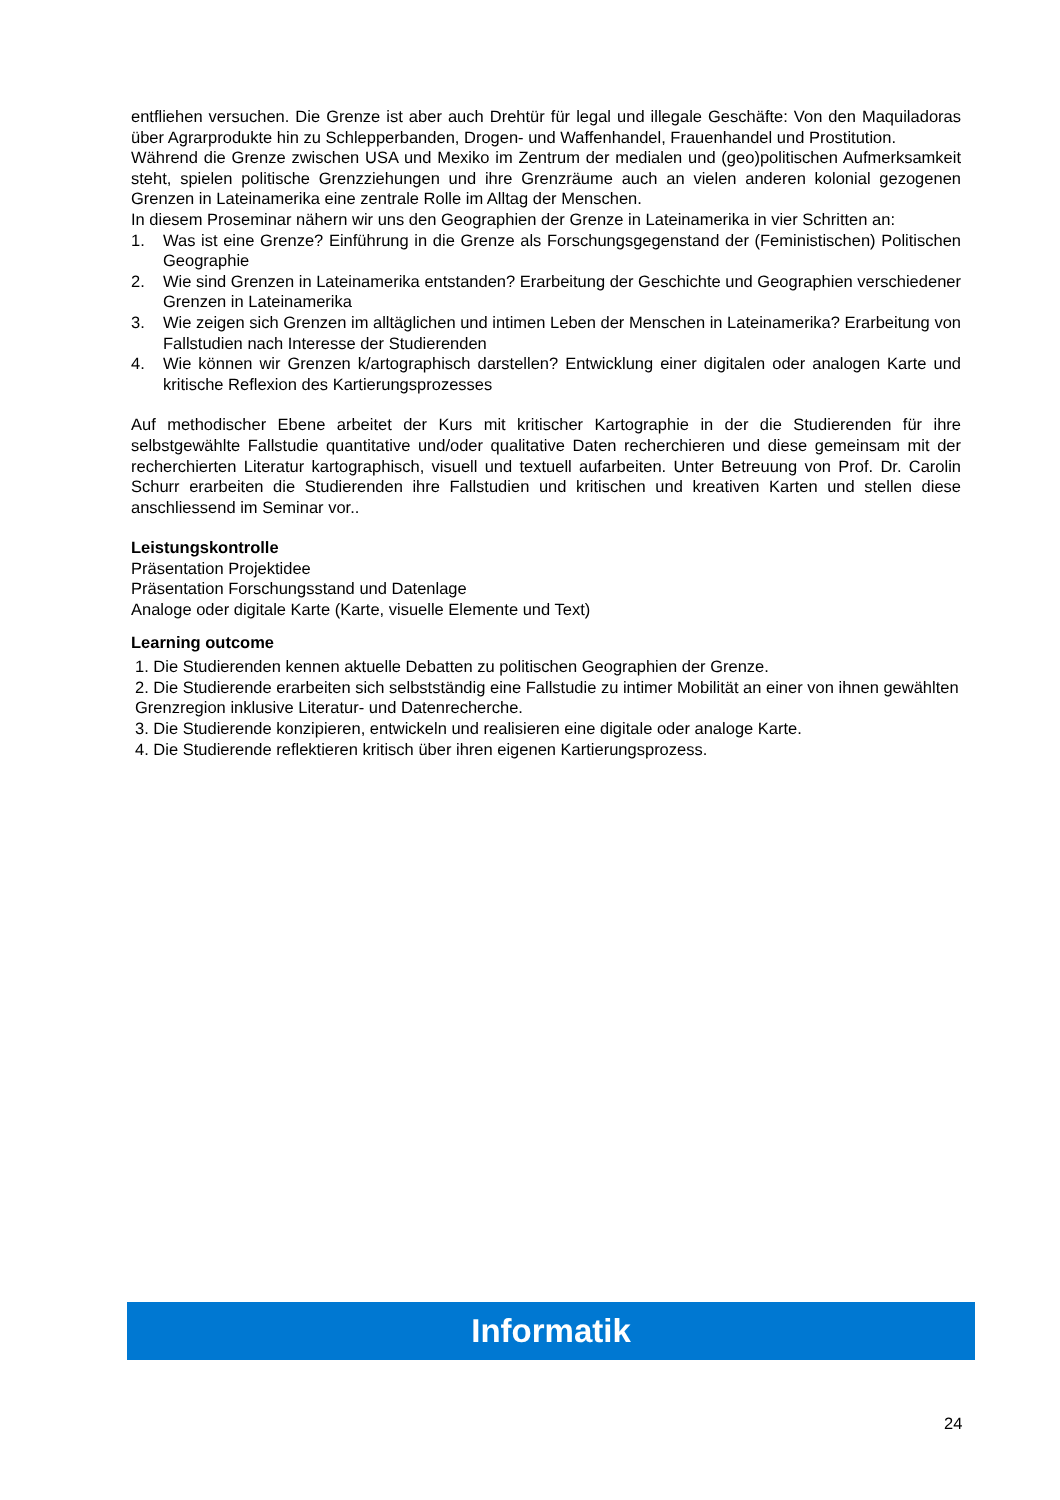entfliehen versuchen. Die Grenze ist aber auch Drehtür für legal und illegale Geschäfte: Von den Maquiladoras über Agrarprodukte hin zu Schlepperbanden, Drogen- und Waffenhandel, Frauenhandel und Prostitution.
Während die Grenze zwischen USA und Mexiko im Zentrum der medialen und (geo)politischen Aufmerksamkeit steht, spielen politische Grenzziehungen und ihre Grenzräume auch an vielen anderen kolonial gezogenen Grenzen in Lateinamerika eine zentrale Rolle im Alltag der Menschen.
In diesem Proseminar nähern wir uns den Geographien der Grenze in Lateinamerika in vier Schritten an:
1. Was ist eine Grenze? Einführung in die Grenze als Forschungsgegenstand der (Feministischen) Politischen Geographie
2. Wie sind Grenzen in Lateinamerika entstanden? Erarbeitung der Geschichte und Geographien verschiedener Grenzen in Lateinamerika
3. Wie zeigen sich Grenzen im alltäglichen und intimen Leben der Menschen in Lateinamerika? Erarbeitung von Fallstudien nach Interesse der Studierenden
4. Wie können wir Grenzen k/artographisch darstellen? Entwicklung einer digitalen oder analogen Karte und kritische Reflexion des Kartierungsprozesses
Auf methodischer Ebene arbeitet der Kurs mit kritischer Kartographie in der die Studierenden für ihre selbstgewählte Fallstudie quantitative und/oder qualitative Daten recherchieren und diese gemeinsam mit der recherchierten Literatur kartographisch, visuell und textuell aufarbeiten. Unter Betreuung von Prof. Dr. Carolin Schurr erarbeiten die Studierenden ihre Fallstudien und kritischen und kreativen Karten und stellen diese anschliessend im Seminar vor..
Leistungskontrolle
Präsentation Projektidee
Präsentation Forschungsstand und Datenlage
Analoge oder digitale Karte (Karte, visuelle Elemente und Text)
Learning outcome
1. Die Studierenden kennen aktuelle Debatten zu politischen Geographien der Grenze.
2. Die Studierende erarbeiten sich selbstständig eine Fallstudie zu intimer Mobilität an einer von ihnen gewählten Grenzregion inklusive Literatur- und Datenrecherche.
3. Die Studierende konzipieren, entwickeln und realisieren eine digitale oder analoge Karte.
4. Die Studierende reflektieren kritisch über ihren eigenen Kartierungsprozess.
Informatik
24